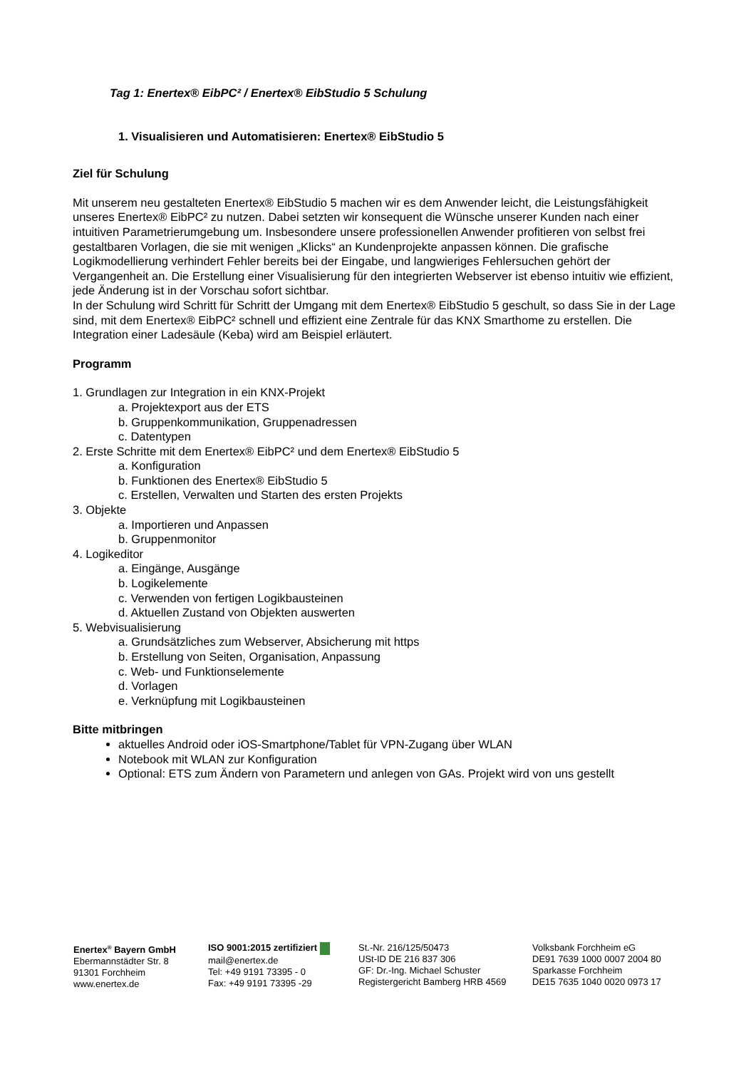Tag 1: Enertex® EibPC² / Enertex® EibStudio 5 Schulung
1. Visualisieren und Automatisieren: Enertex® EibStudio 5
Ziel für Schulung
Mit unserem neu gestalteten Enertex® EibStudio 5 machen wir es dem Anwender leicht, die Leistungsfähigkeit unseres Enertex® EibPC² zu nutzen. Dabei setzten wir konsequent die Wünsche unserer Kunden nach einer intuitiven Parametrierumgebung um. Insbesondere unsere professionellen Anwender profitieren von selbst frei gestaltbaren Vorlagen, die sie mit wenigen „Klicks“ an Kundenprojekte anpassen können. Die grafische Logikmodellierung verhindert Fehler bereits bei der Eingabe, und langwieriges Fehlersuchen gehört der Vergangenheit an. Die Erstellung einer Visualisierung für den integrierten Webserver ist ebenso intuitiv wie effizient, jede Änderung ist in der Vorschau sofort sichtbar.
In der Schulung wird Schritt für Schritt der Umgang mit dem Enertex® EibStudio 5 geschult, so dass Sie in der Lage sind, mit dem Enertex® EibPC² schnell und effizient eine Zentrale für das KNX Smarthome zu erstellen. Die Integration einer Ladesäule (Keba) wird am Beispiel erläutert.
Programm
1. Grundlagen zur Integration in ein KNX-Projekt
a. Projektexport aus der ETS
b. Gruppenkommunikation, Gruppenadressen
c. Datentypen
2. Erste Schritte mit dem Enertex® EibPC² und dem Enertex® EibStudio 5
a. Konfiguration
b. Funktionen des Enertex® EibStudio 5
c. Erstellen, Verwalten und Starten des ersten Projekts
3. Objekte
a. Importieren und Anpassen
b. Gruppenmonitor
4. Logikeditor
a. Eingänge, Ausgänge
b. Logikelemente
c. Verwenden von fertigen Logikbausteinen
d. Aktuellen Zustand von Objekten auswerten
5. Webvisualisierung
a. Grundsätzliches zum Webserver, Absicherung mit https
b. Erstellung von Seiten, Organisation, Anpassung
c. Web- und Funktionselemente
d. Vorlagen
e. Verknüpfung mit Logikbausteinen
Bitte mitbringen
aktuelles Android oder iOS-Smartphone/Tablet für VPN-Zugang über WLAN
Notebook mit WLAN zur Konfiguration
Optional: ETS zum Ändern von Parametern und anlegen von GAs. Projekt wird von uns gestellt
Enertex<sup>®</sup> Bayern GmbH
Ebermannstädter Str. 8
91301 Forchheim
www.enertex.de
ISO 9001:2015 zertifiziert
mail@enertex.de
Tel: +49 9191 73395 - 0
Fax: +49 9191 73395 -29
St.-Nr. 216/125/50473
USt-ID DE 216 837 306
GF: Dr.-Ing. Michael Schuster
Registergericht Bamberg HRB 4569
Volksbank Forchheim eG
DE91 7639 1000 0007 2004 80
Sparkasse Forchheim
DE15 7635 1040 0020 0973 17